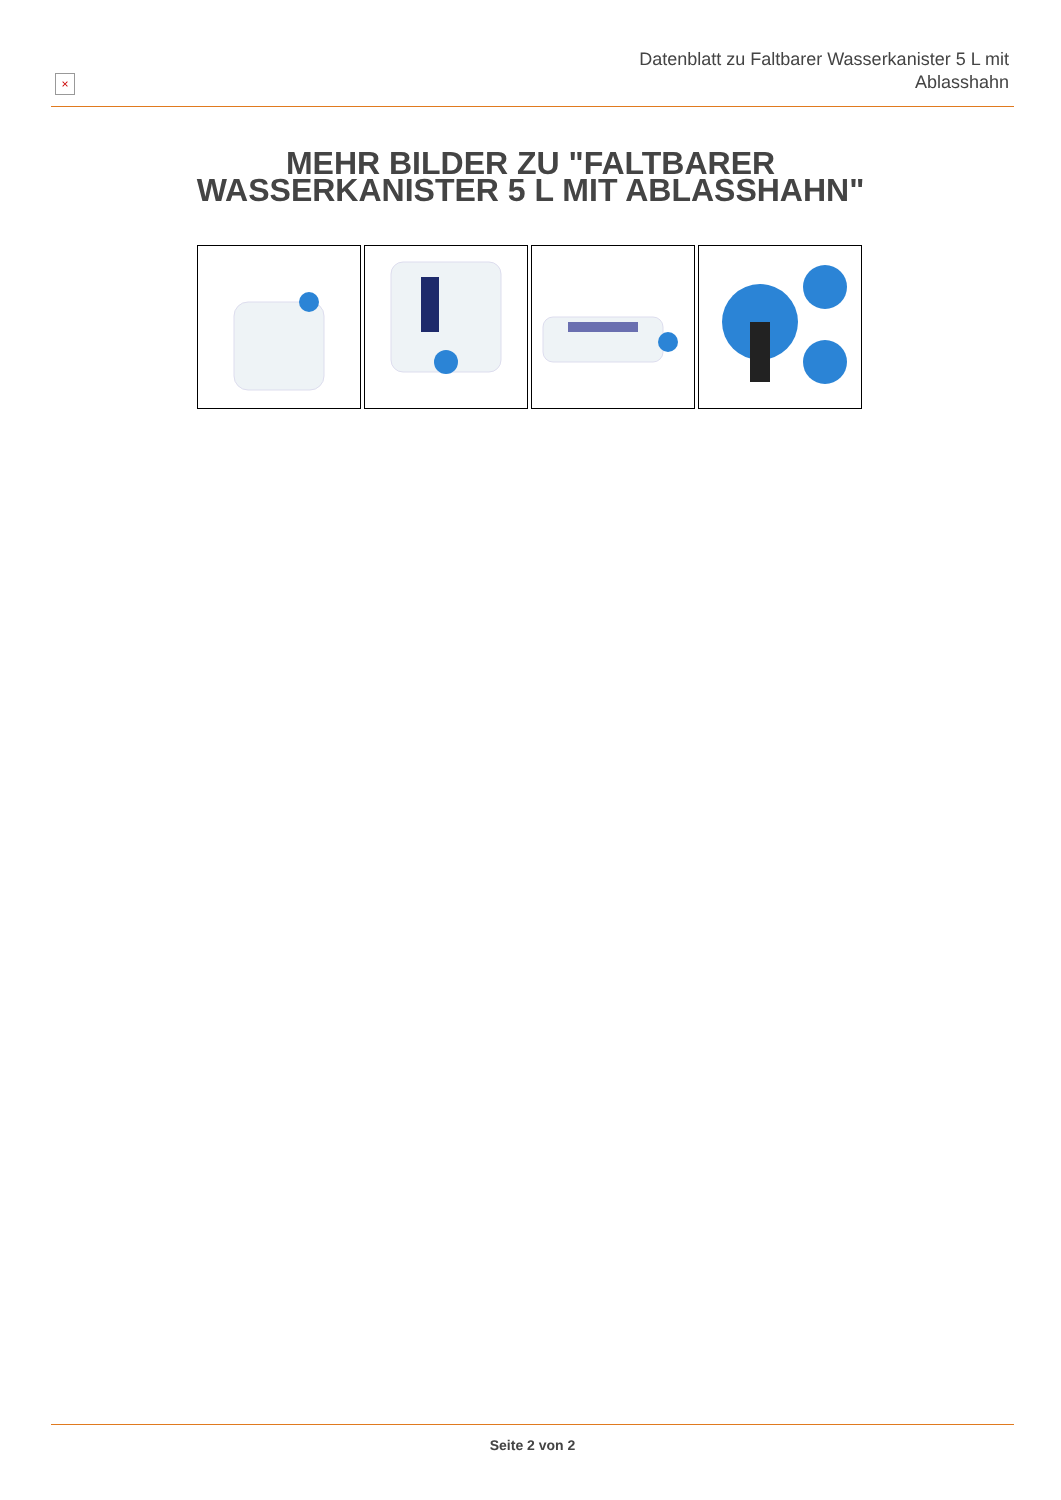×
Datenblatt zu Faltbarer Wasserkanister 5 L mit
Ablasshahn
MEHR BILDER ZU "FALTBARER
WASSERKANISTER 5 L MIT ABLASSHAHN"
Seite 2 von 2